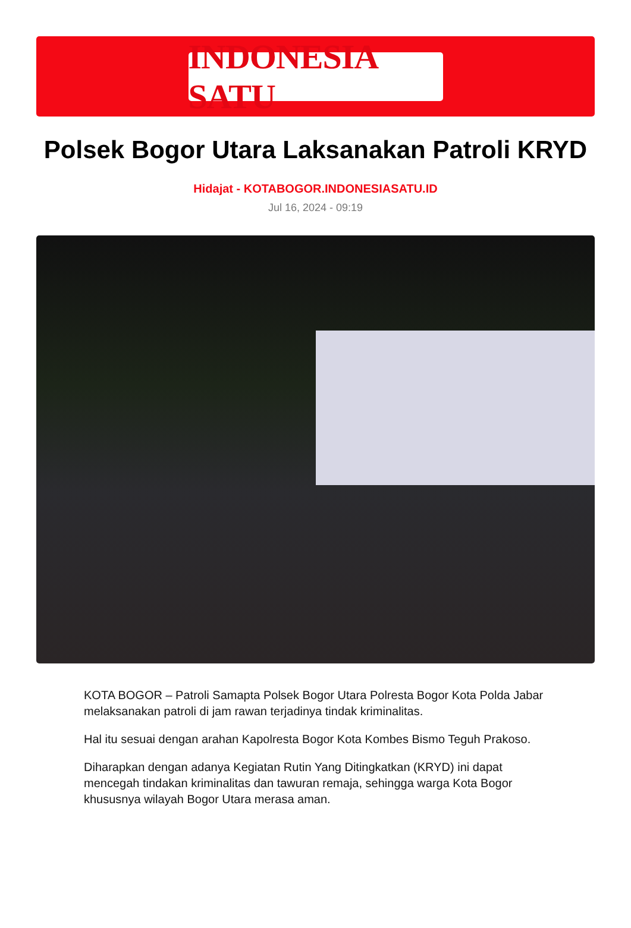INDONESIA SATU
Polsek Bogor Utara Laksanakan Patroli KRYD
Hidajat - KOTABOGOR.INDONESIASATU.ID
Jul 16, 2024 - 09:19
KOTA BOGOR – Patroli Samapta Polsek Bogor Utara Polresta Bogor Kota Polda Jabar melaksanakan patroli di jam rawan terjadinya tindak kriminalitas.
Hal itu sesuai dengan arahan Kapolresta Bogor Kota Kombes Bismo Teguh Prakoso.
Diharapkan dengan adanya Kegiatan Rutin Yang Ditingkatkan (KRYD) ini dapat mencegah tindakan kriminalitas dan tawuran remaja, sehingga warga Kota Bogor khususnya wilayah Bogor Utara merasa aman.